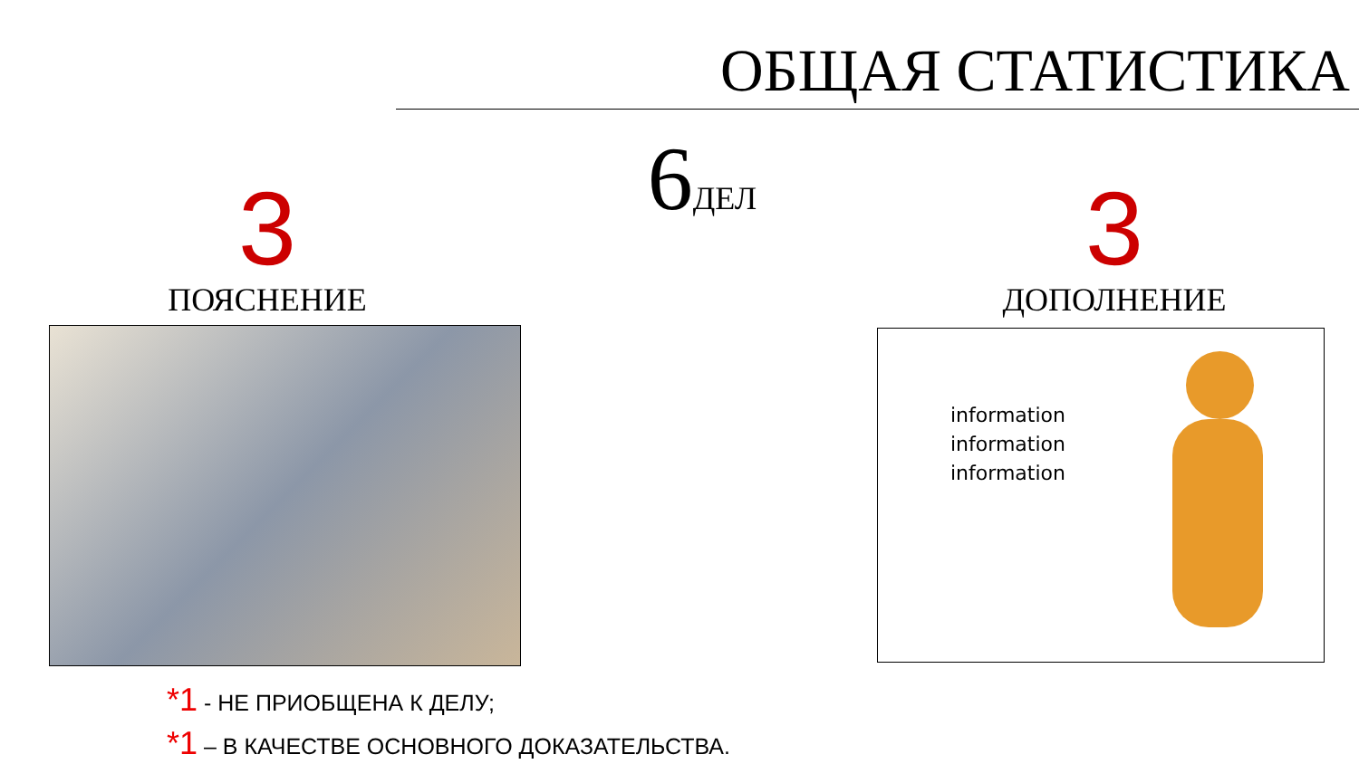ОБЩАЯ СТАТИСТИКА
6 ДЕЛ
3
ПОЯСНЕНИЕ
3
ДОПОЛНЕНИЕ
information
information
information
*1 - НЕ ПРИОБЩЕНА К ДЕЛУ;
*1 – В КАЧЕСТВЕ ОСНОВНОГО ДОКАЗАТЕЛЬСТВА.